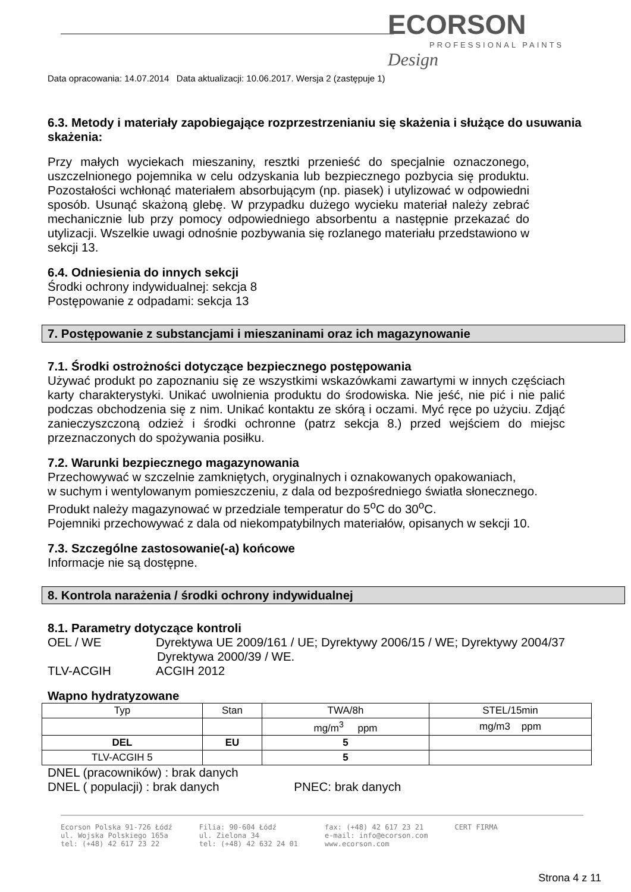ECORSON
PROFESSIONAL PAINTS
Design
Data opracowania: 14.07.2014 Data aktualizacji: 10.06.2017. Wersja 2 (zastępuje 1)
6.3. Metody i materiały zapobiegające rozprzestrzenianiu się skażenia i służące do usuwania skażenia:
Przy małych wyciekach mieszaniny, resztki przenieść do specjalnie oznaczonego, uszczelnionego pojemnika w celu odzyskania lub bezpiecznego pozbycia się produktu. Pozostałości wchłonąć materiałem absorbującym (np. piasek) i utylizować w odpowiedni sposób. Usunąć skażoną glebę. W przypadku dużego wycieku materiał należy zebrać mechanicznie lub przy pomocy odpowiedniego absorbentu a następnie przekazać do utylizacji. Wszelkie uwagi odnośnie pozbywania się rozlanego materiału przedstawiono w sekcji 13.
6.4. Odniesienia do innych sekcji
Środki ochrony indywidualnej: sekcja 8
Postępowanie z odpadami: sekcja 13
7. Postępowanie z substancjami i mieszaninami oraz ich magazynowanie
7.1. Środki ostrożności dotyczące bezpiecznego postępowania
Używać produkt po zapoznaniu się ze wszystkimi wskazówkami zawartymi w innych częściach karty charakterystyki. Unikać uwolnienia produktu do środowiska. Nie jeść, nie pić i nie palić podczas obchodzenia się z nim. Unikać kontaktu ze skórą i oczami. Myć ręce po użyciu. Zdjąć zanieczyszczoną odzież i środki ochronne (patrz sekcja 8.) przed wejściem do miejsc przeznaczonych do spożywania posiłku.
7.2. Warunki bezpiecznego magazynowania
Przechowywać w szczelnie zamkniętych, oryginalnych i oznakowanych opakowaniach,
w suchym i wentylowanym pomieszczeniu, z dala od bezpośredniego światła słonecznego.
Produkt należy magazynować w przedziale temperatur do 5<sup>o</sup>C do 30<sup>o</sup>C.
Pojemniki przechowywać z dala od niekompatybilnych materiałów, opisanych w sekcji 10.
7.3. Szczególne zastosowanie(-a) końcowe
Informacje nie są dostępne.
8. Kontrola narażenia / środki ochrony indywidualnej
8.1. Parametry dotyczące kontroli
OEL / WE Dyrektywa UE 2009/161 / UE; Dyrektywy 2006/15 / WE; Dyrektywy 2004/37
Dyrektywa 2000/39 / WE.
TLV-ACGIH ACGIH 2012
Wapno hydratyzowane
| Typ | Stan | TWA/8h | STEL/15min |
| | | mg/m<sup>3</sup> ppm | mg/m3 ppm |
| DEL | EU | 5 | |
| TLV-ACGIH 5 | | 5 | |
DNEL (pracowników) : brak danych
DNEL ( populacji) : brak danych PNEC: brak danych
Ecorson Polska 91-726 Łódź
ul. Wojska Polskiego 165a
tel: (+48) 42 617 23 22
Filia: 90-604 Łódź
ul. Zielona 34
tel: (+48) 42 632 24 01
fax: (+48) 42 617 23 21
e-mail: info@ecorson.com
www.ecorson.com
CERT FIRMA
Strona 4 z 11